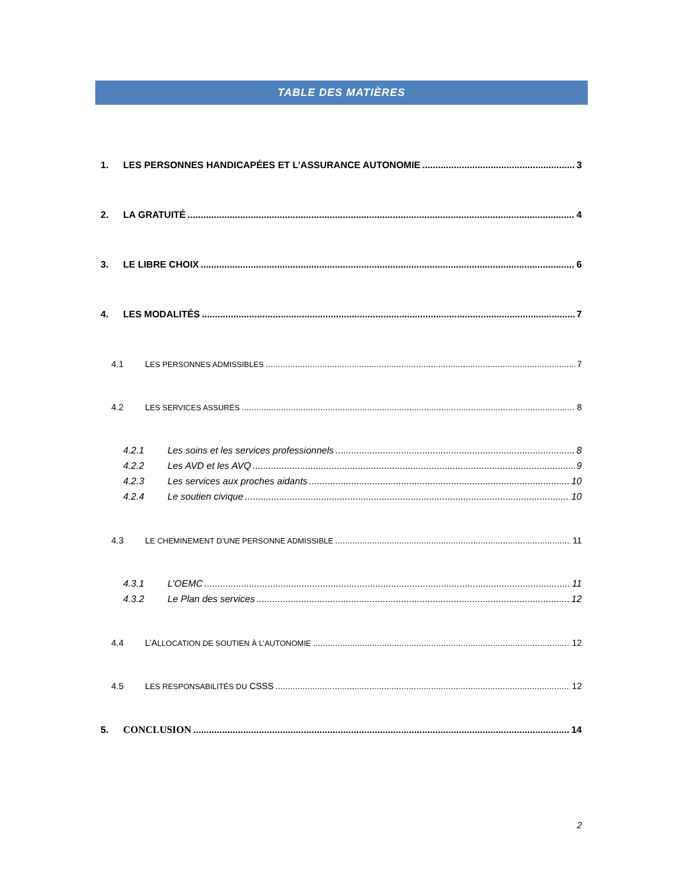TABLE DES MATIÈRES
1. LES PERSONNES HANDICAPÉES ET L’ASSURANCE AUTONOMIE 3
2. LA GRATUITÉ 4
3. LE LIBRE CHOIX 6
4. LES MODALITÉS 7
4.1 LES PERSONNES ADMISSIBLES 7
4.2 LES SERVICES ASSURÉS 8
4.2.1 Les soins et les services professionnels 8
4.2.2 Les AVD et les AVQ 9
4.2.3 Les services aux proches aidants 10
4.2.4 Le soutien civique 10
4.3 LE CHEMINEMENT D’UNE PERSONNE ADMISSIBLE 11
4.3.1 L’OEMC 11
4.3.2 Le Plan des services 12
4.4 L’ALLOCATION DE SOUTIEN À L’AUTONOMIE 12
4.5 LES RESPONSABILITÉS DU CSSS 12
5. CONCLUSION 14
2